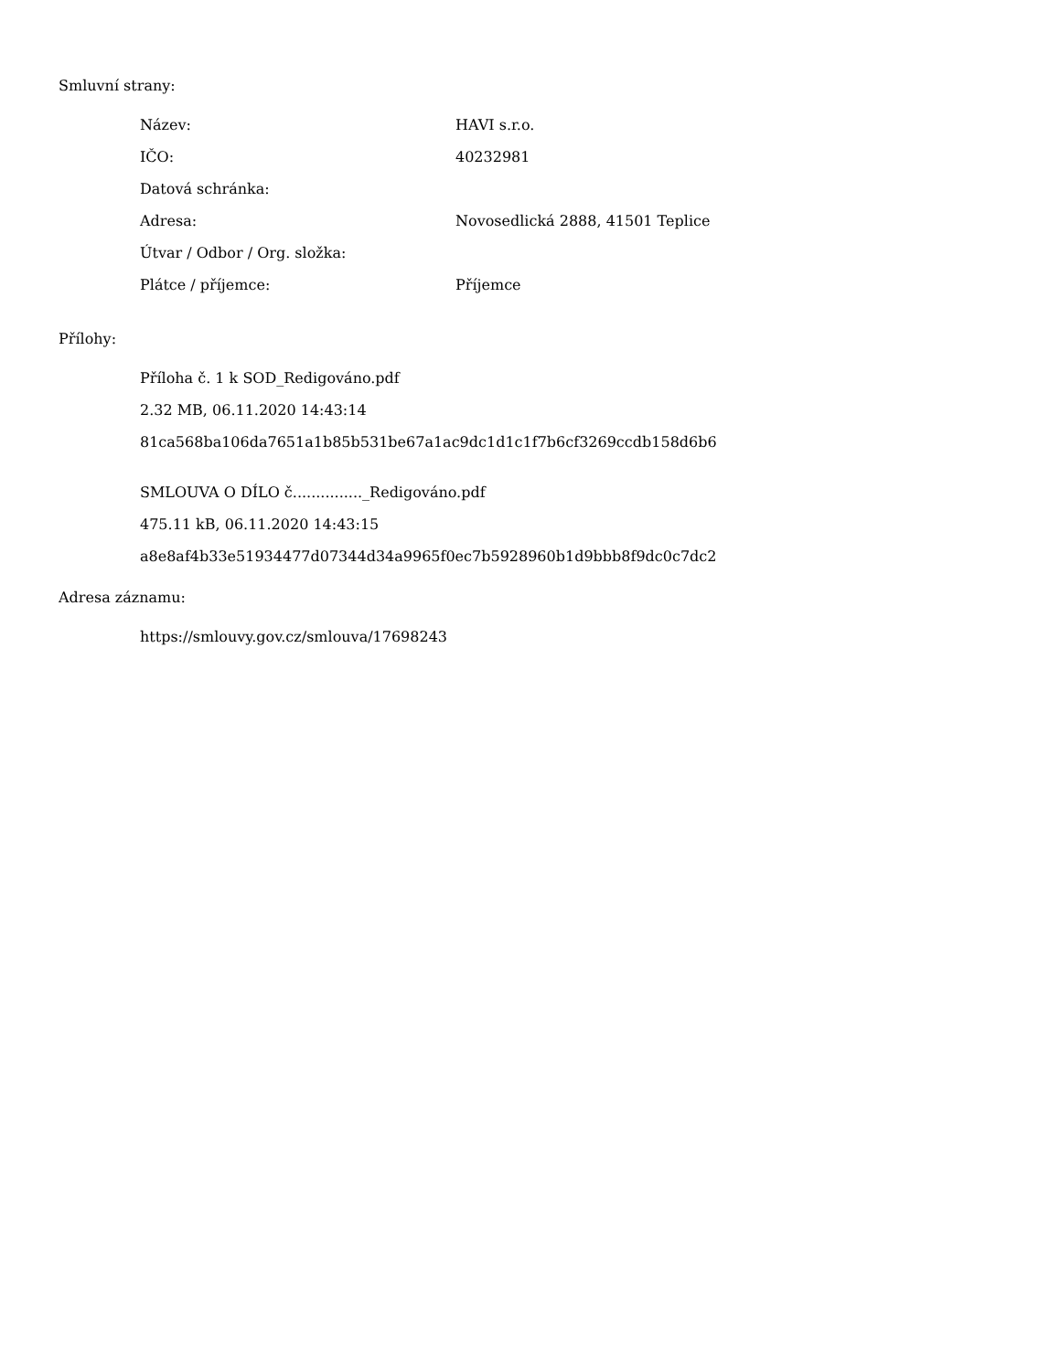Smluvní strany:
| Název: | HAVI s.r.o. |
| IČO: | 40232981 |
| Datová schránka: | |
| Adresa: | Novosedlická 2888, 41501 Teplice |
| Útvar / Odbor / Org. složka: | |
| Plátce / příjemce: | Příjemce |
Přílohy:
Příloha č. 1 k SOD_Redigováno.pdf
2.32 MB, 06.11.2020 14:43:14
81ca568ba106da7651a1b85b531be67a1ac9dc1d1c1f7b6cf3269ccdb158d6b6
SMLOUVA O DÍLO č..............._Redigováno.pdf
475.11 kB, 06.11.2020 14:43:15
a8e8af4b33e51934477d07344d34a9965f0ec7b5928960b1d9bbb8f9dc0c7dc2
Adresa záznamu:
https://smlouvy.gov.cz/smlouva/17698243